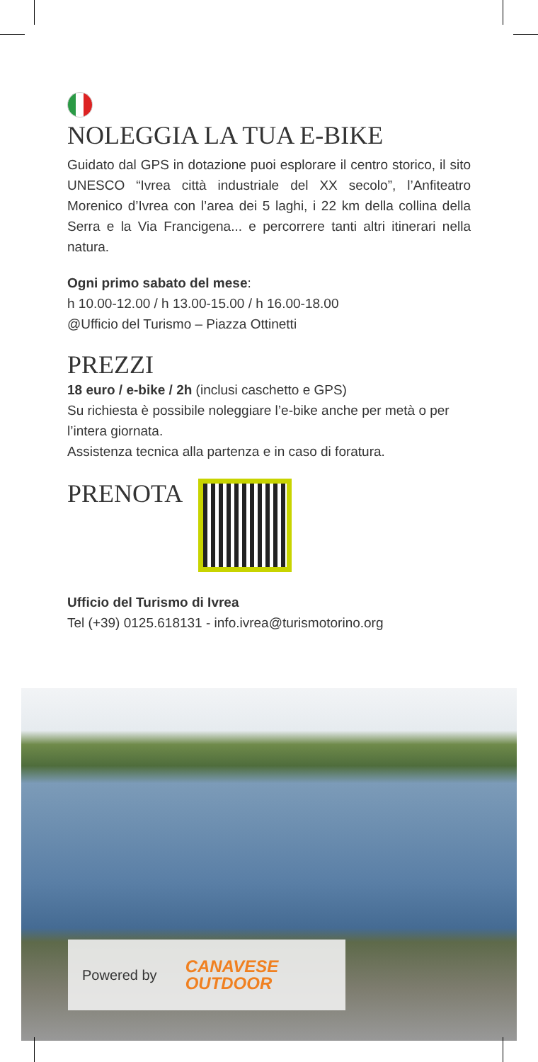NOLEGGIA LA TUA E-BIKE
Guidato dal GPS in dotazione puoi esplorare il centro storico, il sito UNESCO “Ivrea città industriale del XX secolo”, l’Anfiteatro Morenico d’Ivrea con l’area dei 5 laghi, i 22 km della collina della Serra e la Via Francigena... e percorrere tanti altri itinerari nella natura.
Ogni primo sabato del mese:
h 10.00-12.00 / h 13.00-15.00 / h 16.00-18.00
@Ufficio del Turismo – Piazza Ottinetti
PREZZI
18 euro / e-bike / 2h (inclusi caschetto e GPS)
Su richiesta è possibile noleggiare l’e-bike anche per metà o per l’intera giornata.
Assistenza tecnica alla partenza e in caso di foratura.
PRENOTA
Ufficio del Turismo di Ivrea
Tel (+39) 0125.618131 - info.ivrea@turismotorino.org
Powered by CANAVESE
OUTDOOR